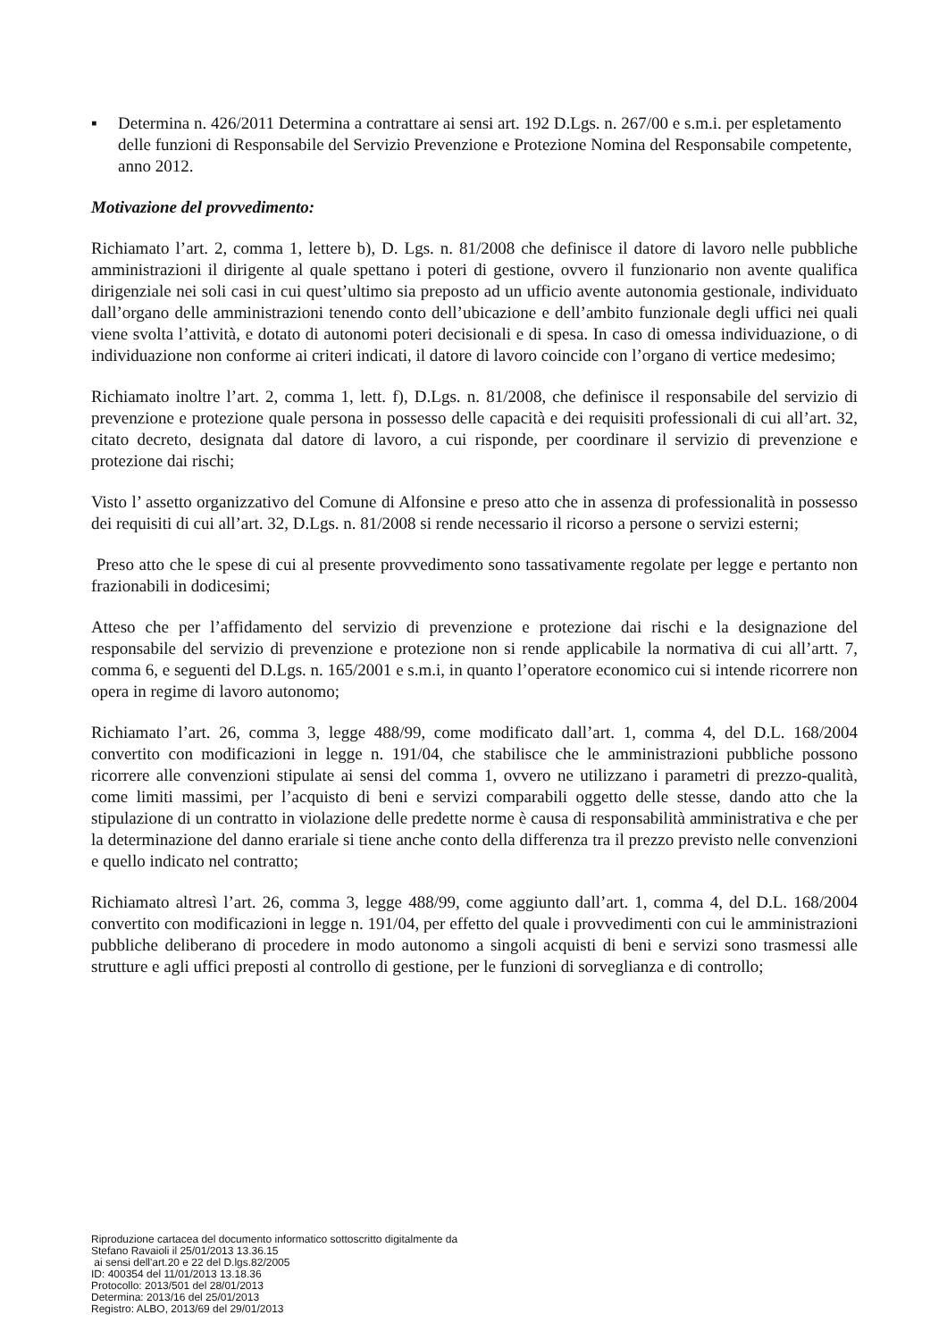▪ Determina n. 426/2011 Determina a contrattare ai sensi art. 192 D.Lgs. n. 267/00 e s.m.i. per espletamento delle funzioni di Responsabile del Servizio Prevenzione e Protezione Nomina del Responsabile competente, anno 2012.
Motivazione del provvedimento:
Richiamato l’art. 2, comma 1, lettere b), D. Lgs. n. 81/2008 che definisce il datore di lavoro nelle pubbliche amministrazioni il dirigente al quale spettano i poteri di gestione, ovvero il funzionario non avente qualifica dirigenziale nei soli casi in cui quest’ultimo sia preposto ad un ufficio avente autonomia gestionale, individuato dall’organo delle amministrazioni tenendo conto dell’ubicazione e dell’ambito funzionale degli uffici nei quali viene svolta l’attività, e dotato di autonomi poteri decisionali e di spesa. In caso di omessa individuazione, o di individuazione non conforme ai criteri indicati, il datore di lavoro coincide con l’organo di vertice medesimo;
Richiamato inoltre l’art. 2, comma 1, lett. f), D.Lgs. n. 81/2008, che definisce il responsabile del servizio di prevenzione e protezione quale persona in possesso delle capacità e dei requisiti professionali di cui all’art. 32, citato decreto, designata dal datore di lavoro, a cui risponde, per coordinare il servizio di prevenzione e protezione dai rischi;
Visto l’ assetto organizzativo del Comune di Alfonsine e preso atto che in assenza di professionalità in possesso dei requisiti di cui all’art. 32, D.Lgs. n. 81/2008 si rende necessario il ricorso a persone o servizi esterni;
Preso atto che le spese di cui al presente provvedimento sono tassativamente regolate per legge e pertanto non frazionabili in dodicesimi;
Atteso che per l’affidamento del servizio di prevenzione e protezione dai rischi e la designazione del responsabile del servizio di prevenzione e protezione non si rende applicabile la normativa di cui all’artt. 7, comma 6, e seguenti del D.Lgs. n. 165/2001 e s.m.i, in quanto l’operatore economico cui si intende ricorrere non opera in regime di lavoro autonomo;
Richiamato l’art. 26, comma 3, legge 488/99, come modificato dall’art. 1, comma 4, del D.L. 168/2004 convertito con modificazioni in legge n. 191/04, che stabilisce che le amministrazioni pubbliche possono ricorrere alle convenzioni stipulate ai sensi del comma 1, ovvero ne utilizzano i parametri di prezzo-qualità, come limiti massimi, per l’acquisto di beni e servizi comparabili oggetto delle stesse, dando atto che la stipulazione di un contratto in violazione delle predette norme è causa di responsabilità amministrativa e che per la determinazione del danno erariale si tiene anche conto della differenza tra il prezzo previsto nelle convenzioni e quello indicato nel contratto;
Richiamato altresì l’art. 26, comma 3, legge 488/99, come aggiunto dall’art. 1, comma 4, del D.L. 168/2004 convertito con modificazioni in legge n. 191/04, per effetto del quale i provvedimenti con cui le amministrazioni pubbliche deliberano di procedere in modo autonomo a singoli acquisti di beni e servizi sono trasmessi alle strutture e agli uffici preposti al controllo di gestione, per le funzioni di sorveglianza e di controllo;
Riproduzione cartacea del documento informatico sottoscritto digitalmente da
Stefano Ravaioli il 25/01/2013 13.36.15
ai sensi dell'art.20 e 22 del D.lgs.82/2005
ID: 400354 del 11/01/2013 13.18.36
Protocollo: 2013/501 del 28/01/2013
Determina: 2013/16 del 25/01/2013
Registro: ALBO, 2013/69 del 29/01/2013